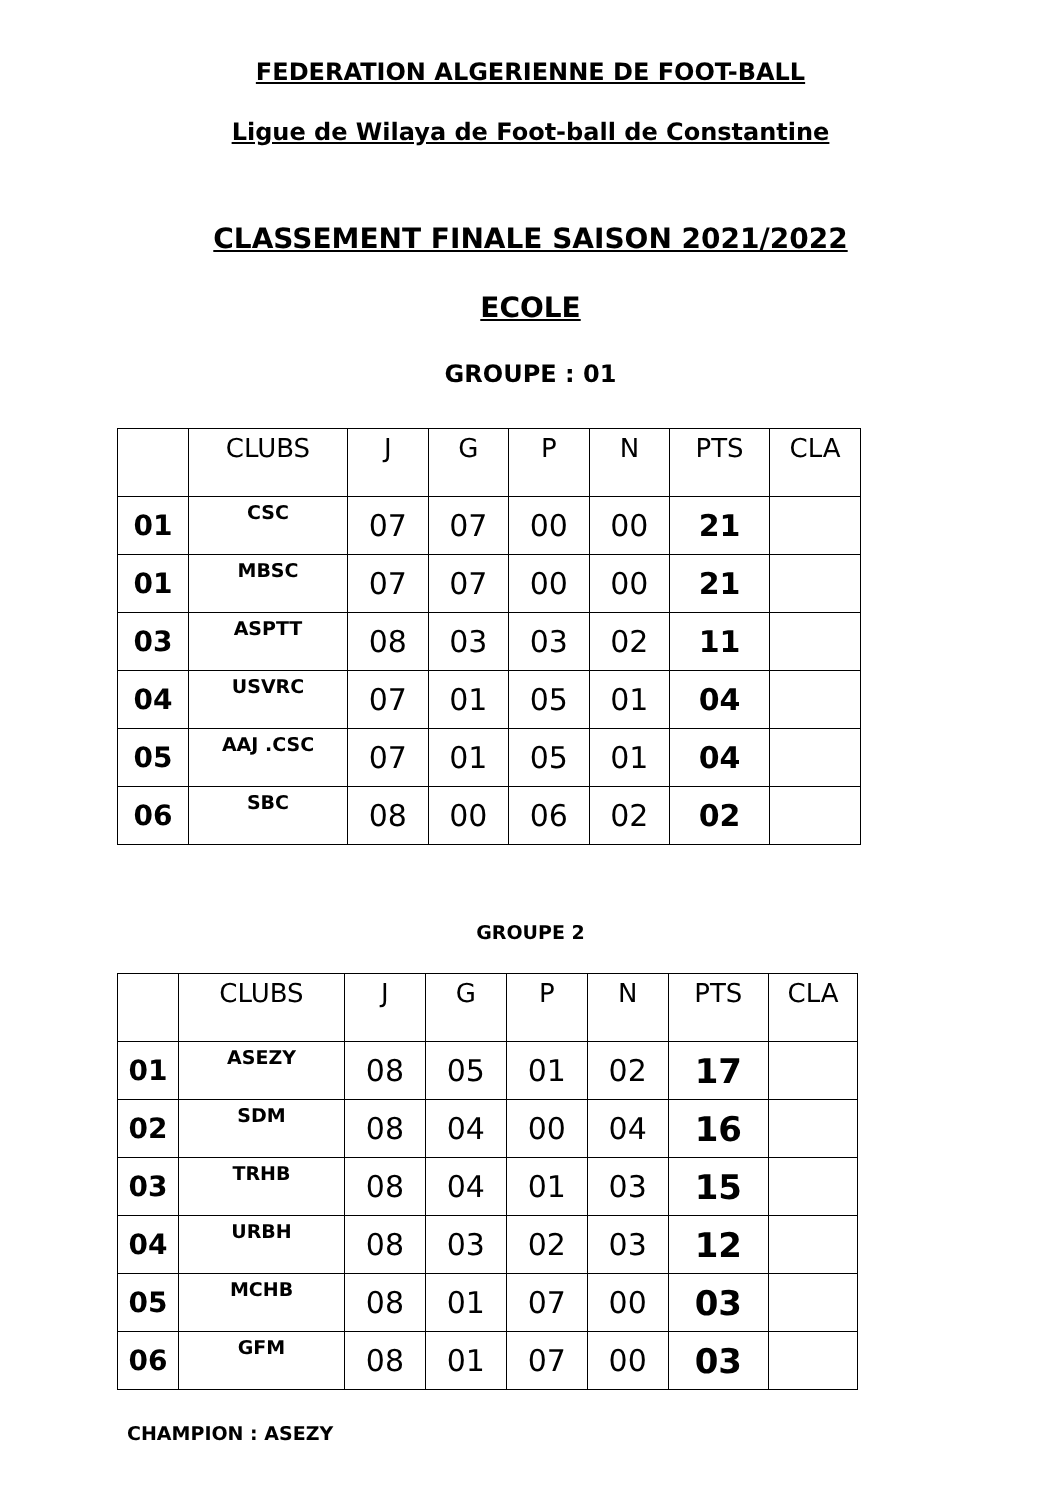FEDERATION ALGERIENNE DE FOOT-BALL
Ligue de Wilaya de Foot-ball de Constantine
CLASSEMENT FINALE SAISON 2021/2022
ECOLE
GROUPE : 01
| | CLUBS | J | G | P | N | PTS | CLA |
| --- | --- | --- | --- | --- | --- | --- | --- |
| 01 | CSC | 07 | 07 | 00 | 00 | 21 | |
| 01 | MBSC | 07 | 07 | 00 | 00 | 21 | |
| 03 | ASPTT | 08 | 03 | 03 | 02 | 11 | |
| 04 | USVRC | 07 | 01 | 05 | 01 | 04 | |
| 05 | AAJ .CSC | 07 | 01 | 05 | 01 | 04 | |
| 06 | SBC | 08 | 00 | 06 | 02 | 02 | |
GROUPE 2
| | CLUBS | J | G | P | N | PTS | CLA |
| --- | --- | --- | --- | --- | --- | --- | --- |
| 01 | ASEZY | 08 | 05 | 01 | 02 | 17 | |
| 02 | SDM | 08 | 04 | 00 | 04 | 16 | |
| 03 | TRHB | 08 | 04 | 01 | 03 | 15 | |
| 04 | URBH | 08 | 03 | 02 | 03 | 12 | |
| 05 | MCHB | 08 | 01 | 07 | 00 | 03 | |
| 06 | GFM | 08 | 01 | 07 | 00 | 03 | |
CHAMPION : ASEZY